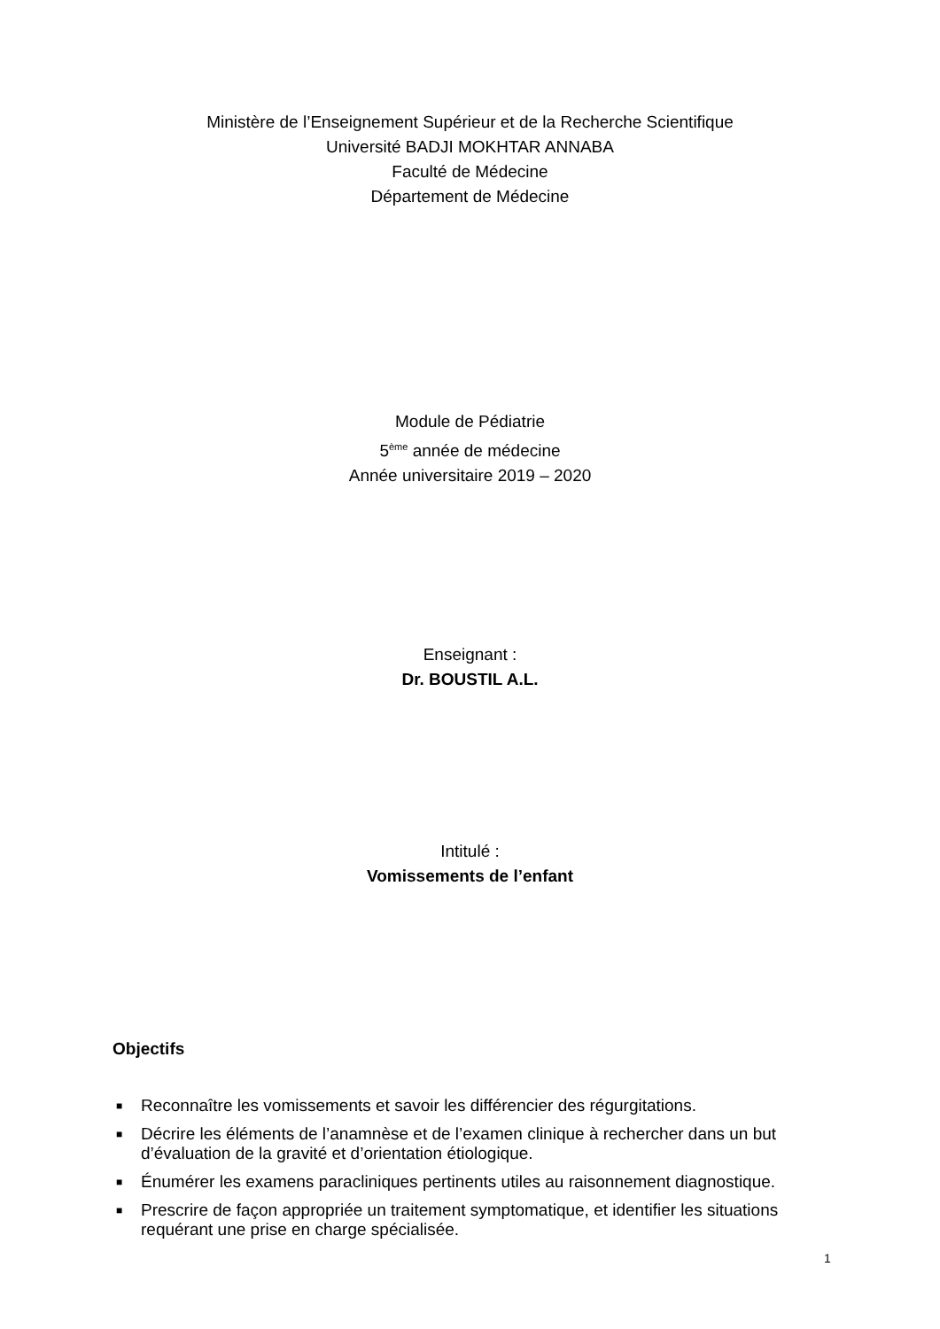Ministère de l’Enseignement Supérieur et de la Recherche Scientifique
Université BADJI MOKHTAR ANNABA
Faculté de Médecine
Département de Médecine
Module de Pédiatrie
5<sup>ème</sup> année de médecine
Année universitaire 2019 – 2020
Enseignant :
Dr. BOUSTIL A.L.
Intitulé :
Vomissements de l’enfant
Objectifs
■ Reconnaître les vomissements et savoir les différencier des régurgitations.
■ Décrire les éléments de l’anamnèse et de l’examen clinique à rechercher dans un but d’évaluation de la gravité et d’orientation étiologique.
■ Énumérer les examens paracliniques pertinents utiles au raisonnement diagnostique.
■ Prescrire de façon appropriée un traitement symptomatique, et identifier les situations requérant une prise en charge spécialisée.
1